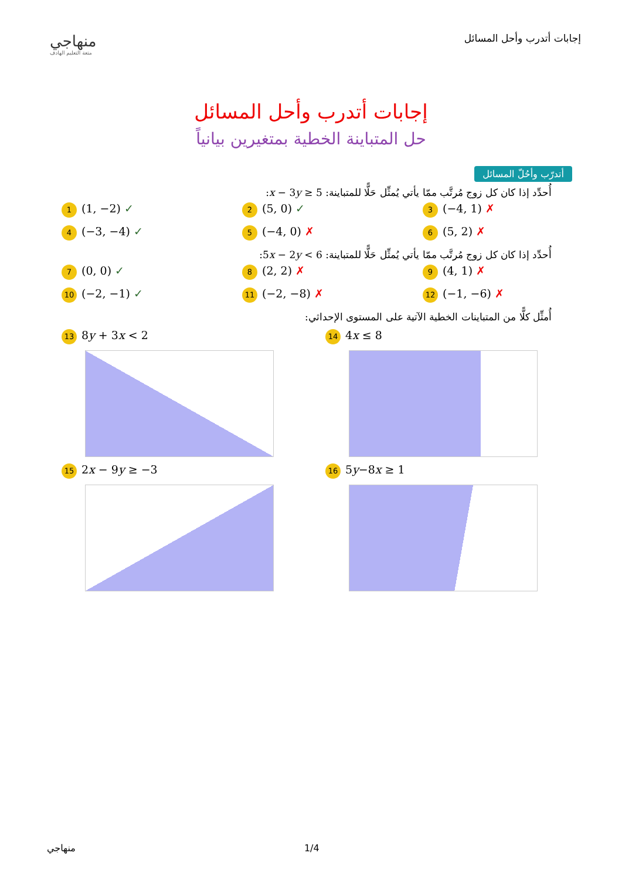منهاجي
متعة التعليم الهادف
إجابات أتدرب وأحل المسائل
إجابات أتدرب وأحل المسائل
حل المتباينة الخطية بمتغيرين بيانياً
أتدرّب وأحُلّ المسائل
أُحدِّد إذا كان كل زوج مُرتَّب ممّا يأتي يُمثِّل حَلًّا للمتباينة: x − 3y ≥ 5:
1 (1, −2) ✓
2 (5, 0) ✓
3 (−4, 1) ✗
4 (−3, −4) ✓
5 (−4, 0) ✗
6 (5, 2) ✗
أُحدِّد إذا كان كل زوج مُرتَّب ممّا يأتي يُمثِّل حَلًّا للمتباينة: 5x − 2y < 6:
7 (0, 0) ✓
8 (2, 2) ✗
9 (4, 1) ✗
10 (−2, −1) ✓
11 (−2, −8) ✗
12 (−1, −6) ✗
أُمثِّل كلًّا من المتباينات الخطية الآتية على المستوى الإحداثي:
13 8y + 3x < 2
14 4x ≤ 8
15 2x − 9y ≥ −3
16 5y−8x ≥ 1
منهاجي 1/4